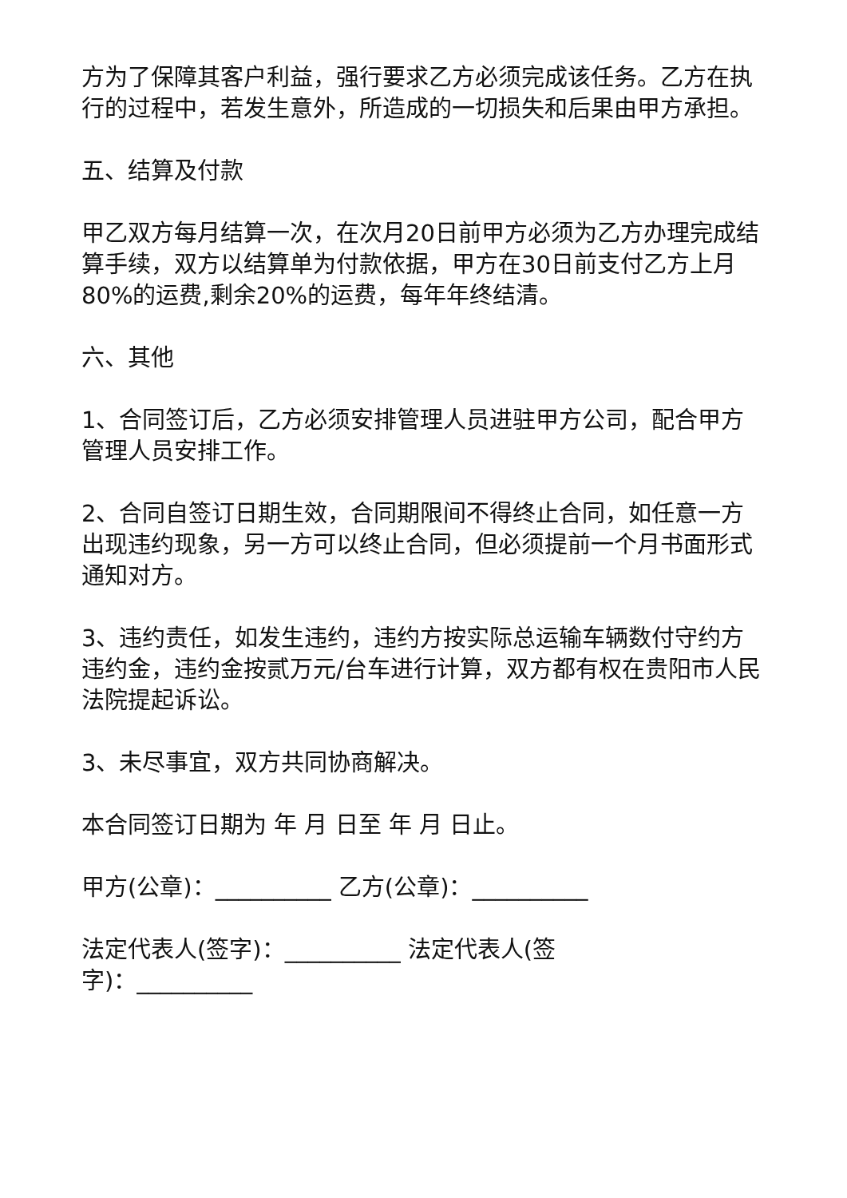方为了保障其客户利益，强行要求乙方必须完成该任务。乙方在执行的过程中，若发生意外，所造成的一切损失和后果由甲方承担。
五、结算及付款
甲乙双方每月结算一次，在次月20日前甲方必须为乙方办理完成结算手续，双方以结算单为付款依据，甲方在30日前支付乙方上月80%的运费,剩余20%的运费，每年年终结清。
六、其他
1、合同签订后，乙方必须安排管理人员进驻甲方公司，配合甲方管理人员安排工作。
2、合同自签订日期生效，合同期限间不得终止合同，如任意一方出现违约现象，另一方可以终止合同，但必须提前一个月书面形式通知对方。
3、违约责任，如发生违约，违约方按实际总运输车辆数付守约方违约金，违约金按贰万元/台车进行计算，双方都有权在贵阳市人民法院提起诉讼。
3、未尽事宜，双方共同协商解决。
本合同签订日期为 年 月 日至 年 月 日止。
甲方(公章)：__________ 乙方(公章)：__________
法定代表人(签字)：__________ 法定代表人(签
字)：__________